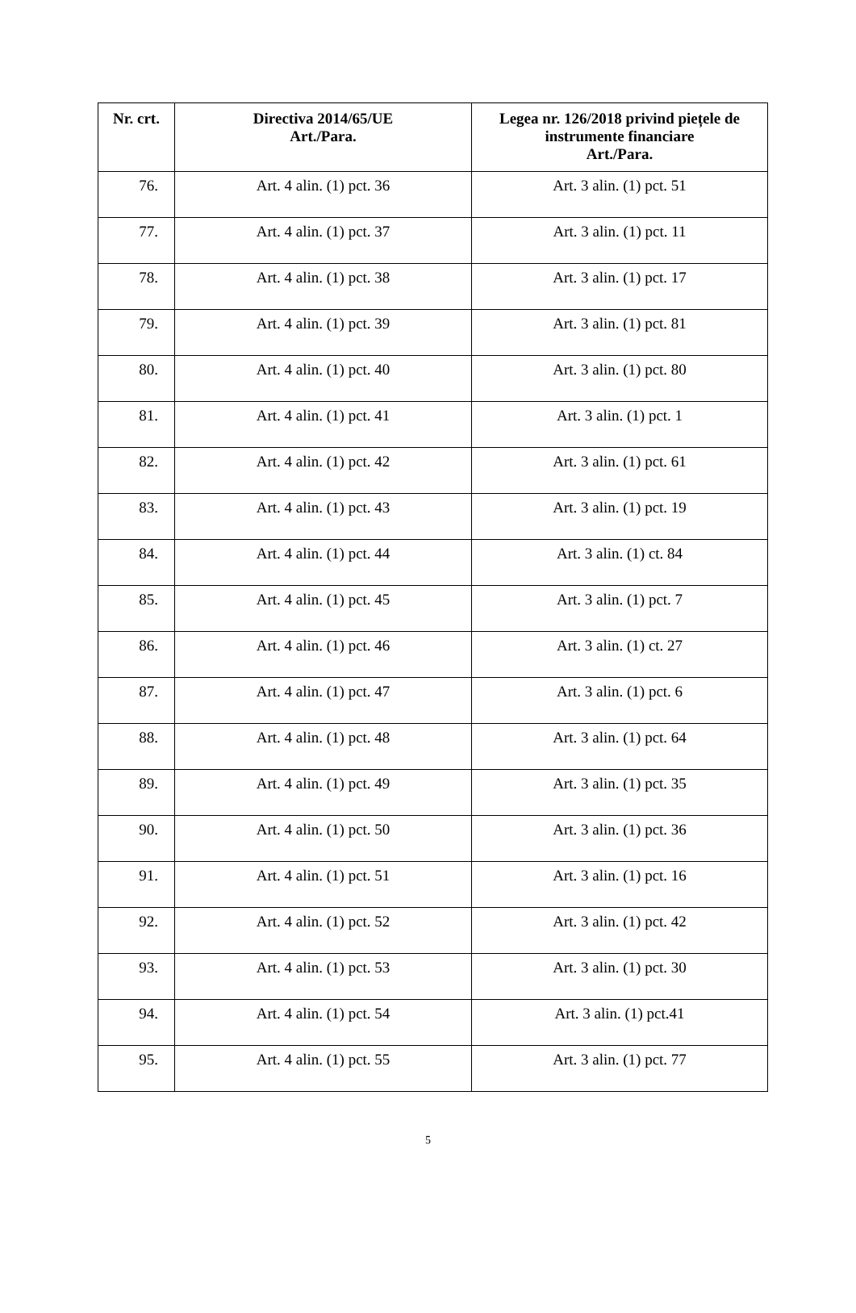| Nr. crt. | Directiva 2014/65/UE Art./Para. | Legea nr. 126/2018 privind piețele de instrumente financiare Art./Para. |
| --- | --- | --- |
| 76. | Art. 4 alin. (1) pct. 36 | Art. 3 alin. (1) pct. 51 |
| 77. | Art. 4 alin. (1) pct. 37 | Art. 3 alin. (1) pct. 11 |
| 78. | Art. 4 alin. (1) pct. 38 | Art. 3 alin. (1) pct. 17 |
| 79. | Art. 4 alin. (1) pct. 39 | Art. 3 alin. (1) pct. 81 |
| 80. | Art. 4 alin. (1) pct. 40 | Art. 3 alin. (1) pct. 80 |
| 81. | Art. 4 alin. (1) pct. 41 | Art. 3 alin. (1) pct. 1 |
| 82. | Art. 4 alin. (1) pct. 42 | Art. 3 alin. (1) pct. 61 |
| 83. | Art. 4 alin. (1) pct. 43 | Art. 3 alin. (1) pct. 19 |
| 84. | Art. 4 alin. (1) pct. 44 | Art. 3 alin. (1) ct. 84 |
| 85. | Art. 4 alin. (1) pct. 45 | Art. 3 alin. (1) pct. 7 |
| 86. | Art. 4 alin. (1) pct. 46 | Art. 3 alin. (1) ct. 27 |
| 87. | Art. 4 alin. (1) pct. 47 | Art. 3 alin. (1) pct. 6 |
| 88. | Art. 4 alin. (1) pct. 48 | Art. 3 alin. (1) pct. 64 |
| 89. | Art. 4 alin. (1) pct. 49 | Art. 3 alin. (1) pct. 35 |
| 90. | Art. 4 alin. (1) pct. 50 | Art. 3 alin. (1) pct. 36 |
| 91. | Art. 4 alin. (1) pct. 51 | Art. 3 alin. (1) pct. 16 |
| 92. | Art. 4 alin. (1) pct. 52 | Art. 3 alin. (1) pct. 42 |
| 93. | Art. 4 alin. (1) pct. 53 | Art. 3 alin. (1) pct. 30 |
| 94. | Art. 4 alin. (1) pct. 54 | Art. 3 alin. (1) pct.41 |
| 95. | Art. 4 alin. (1) pct. 55 | Art. 3 alin. (1) pct. 77 |
5